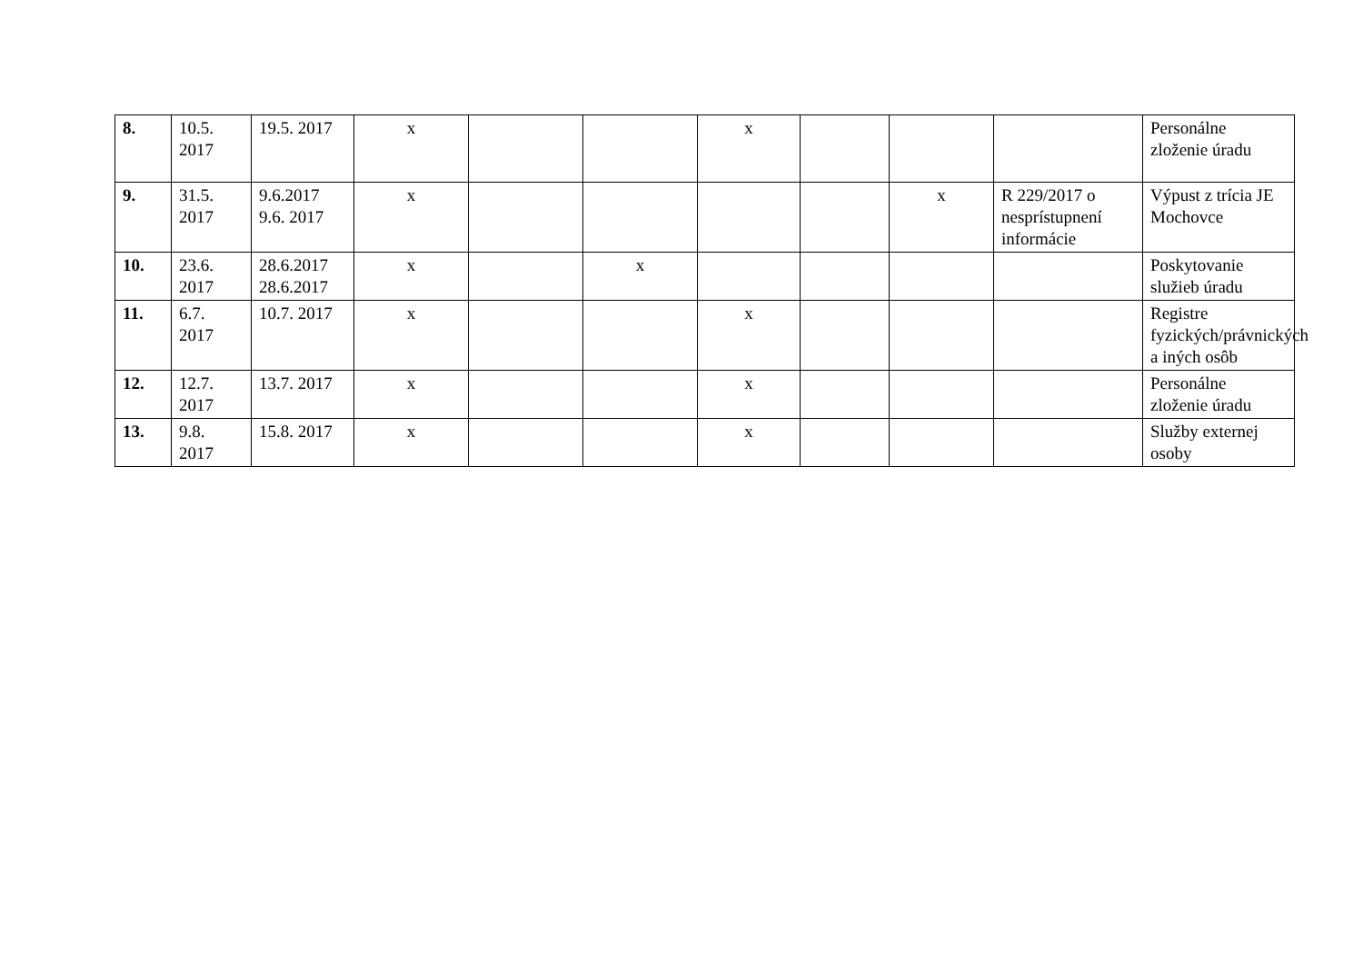| 8. | 10.5. 2017 | 19.5. 2017 | x | | | x | | | | Personálne zloženie úradu |
| 9. | 31.5. 2017 | 9.6.2017 9.6. 2017 | x | | | | | x | R 229/2017 o nesprístupnení informácie | Výpust z trícia JE Mochovce |
| 10. | 23.6. 2017 | 28.6.2017 28.6.2017 | x | | x | | | | | Poskytovanie služieb úradu |
| 11. | 6.7. 2017 | 10.7. 2017 | x | | | x | | | | Registre fyzických/právnických a iných osôb |
| 12. | 12.7. 2017 | 13.7. 2017 | x | | | x | | | | Personálne zloženie úradu |
| 13. | 9.8. 2017 | 15.8. 2017 | x | | | x | | | | Služby externej osoby |